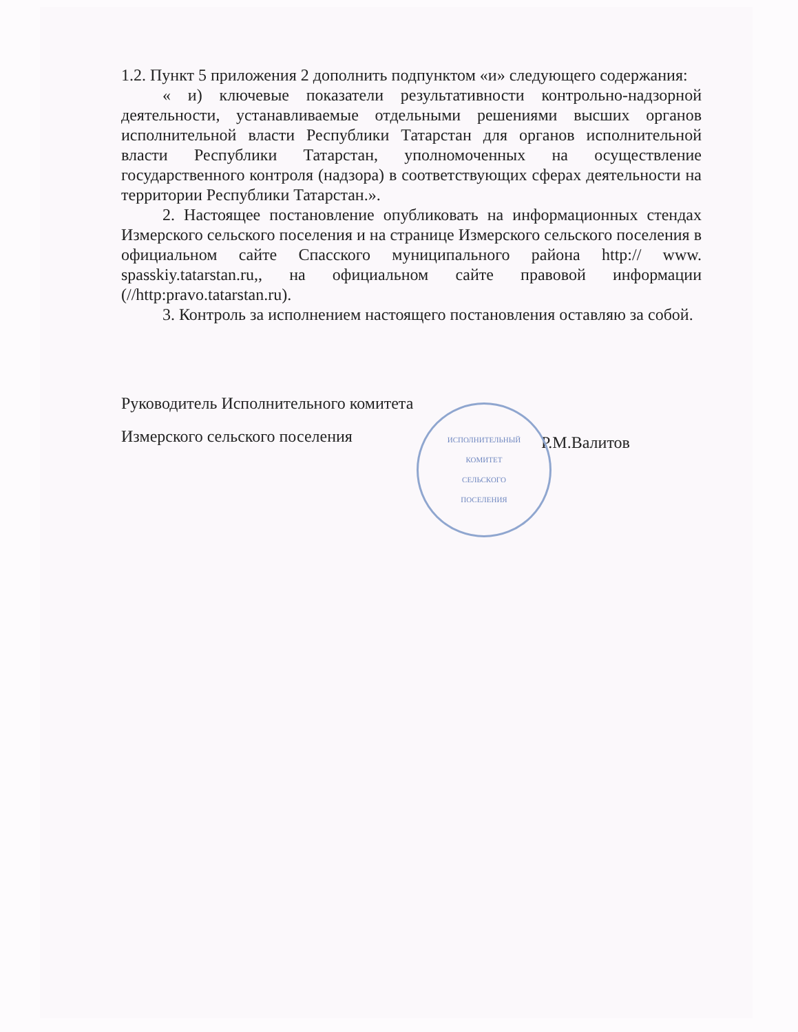1.2. Пункт 5 приложения 2 дополнить подпунктом «и» следующего содержания:
« и) ключевые показатели результативности контрольно-надзорной деятельности, устанавливаемые отдельными решениями высших органов исполнительной власти Республики Татарстан для органов исполнительной власти Республики Татарстан, уполномоченных на осуществление государственного контроля (надзора) в соответствующих сферах деятельности на территории Республики Татарстан.».
2. Настоящее постановление опубликовать на информационных стендах Измерского сельского поселения и на странице Измерского сельского поселения в официальном сайте Спасского муниципального района http:// www. spasskiy.tatarstan.ru,, на официальном сайте правовой информации (//http:pravo.tatarstan.ru).
3. Контроль за исполнением настоящего постановления оставляю за собой.
Руководитель Исполнительного комитета
Измерского сельского поселения
Р.М.Валитов
ИСПОЛНИТЕЛЬНЫЙ
КОМИТЕТ
СЕЛЬСКОГО
ПОСЕЛЕНИЯ